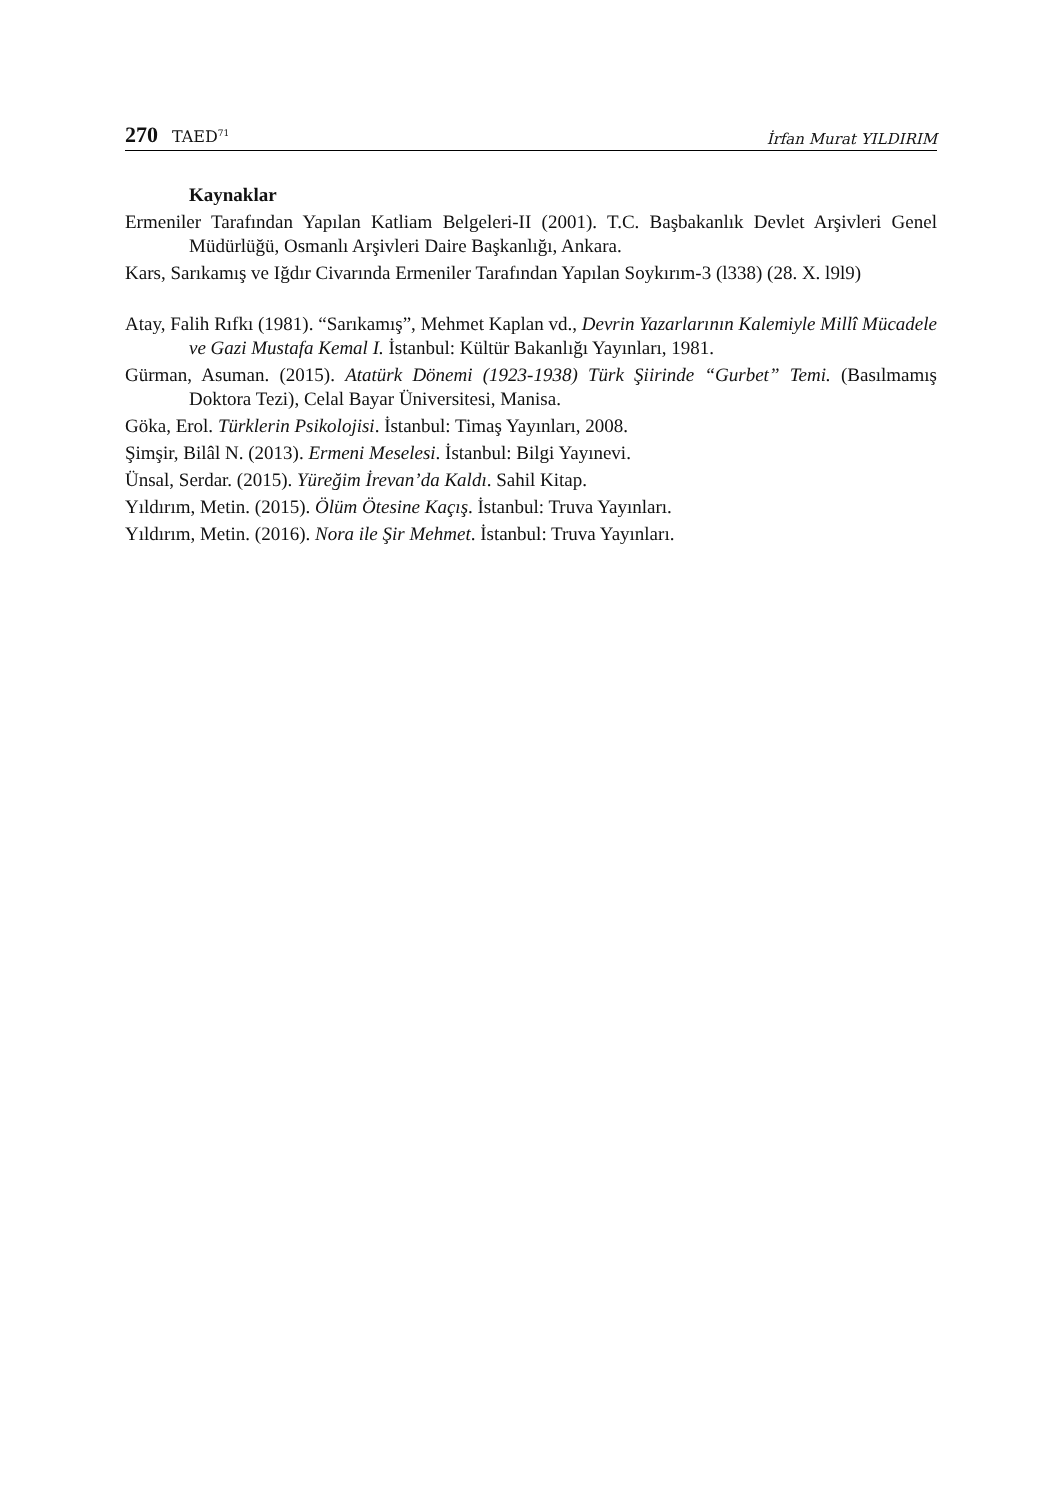270 TAED<sup>71</sup>
İrfan Murat YILDIRIM
Kaynaklar
Ermeniler Tarafından Yapılan Katliam Belgeleri-II (2001). T.C. Başbakanlık Devlet Arşivleri Genel Müdürlüğü, Osmanlı Arşivleri Daire Başkanlığı, Ankara.
Kars, Sarıkamış ve Iğdır Civarında Ermeniler Tarafından Yapılan Soykırım-3 (l338) (28. X. l9l9)
Atay, Falih Rıfkı (1981). “Sarıkamış”, Mehmet Kaplan vd., Devrin Yazarlarının Kalemiyle Millî Mücadele ve Gazi Mustafa Kemal I. İstanbul: Kültür Bakanlığı Yayınları, 1981.
Gürman, Asuman. (2015). Atatürk Dönemi (1923-1938) Türk Şiirinde “Gurbet” Temi. (Basılmamış Doktora Tezi), Celal Bayar Üniversitesi, Manisa.
Göka, Erol. Türklerin Psikolojisi. İstanbul: Timaş Yayınları, 2008.
Şimşir, Bilâl N. (2013). Ermeni Meselesi. İstanbul: Bilgi Yayınevi.
Ünsal, Serdar. (2015). Yüreğim İrevan’da Kaldı. Sahil Kitap.
Yıldırım, Metin. (2015). Ölüm Ötesine Kaçış. İstanbul: Truva Yayınları.
Yıldırım, Metin. (2016). Nora ile Şir Mehmet. İstanbul: Truva Yayınları.